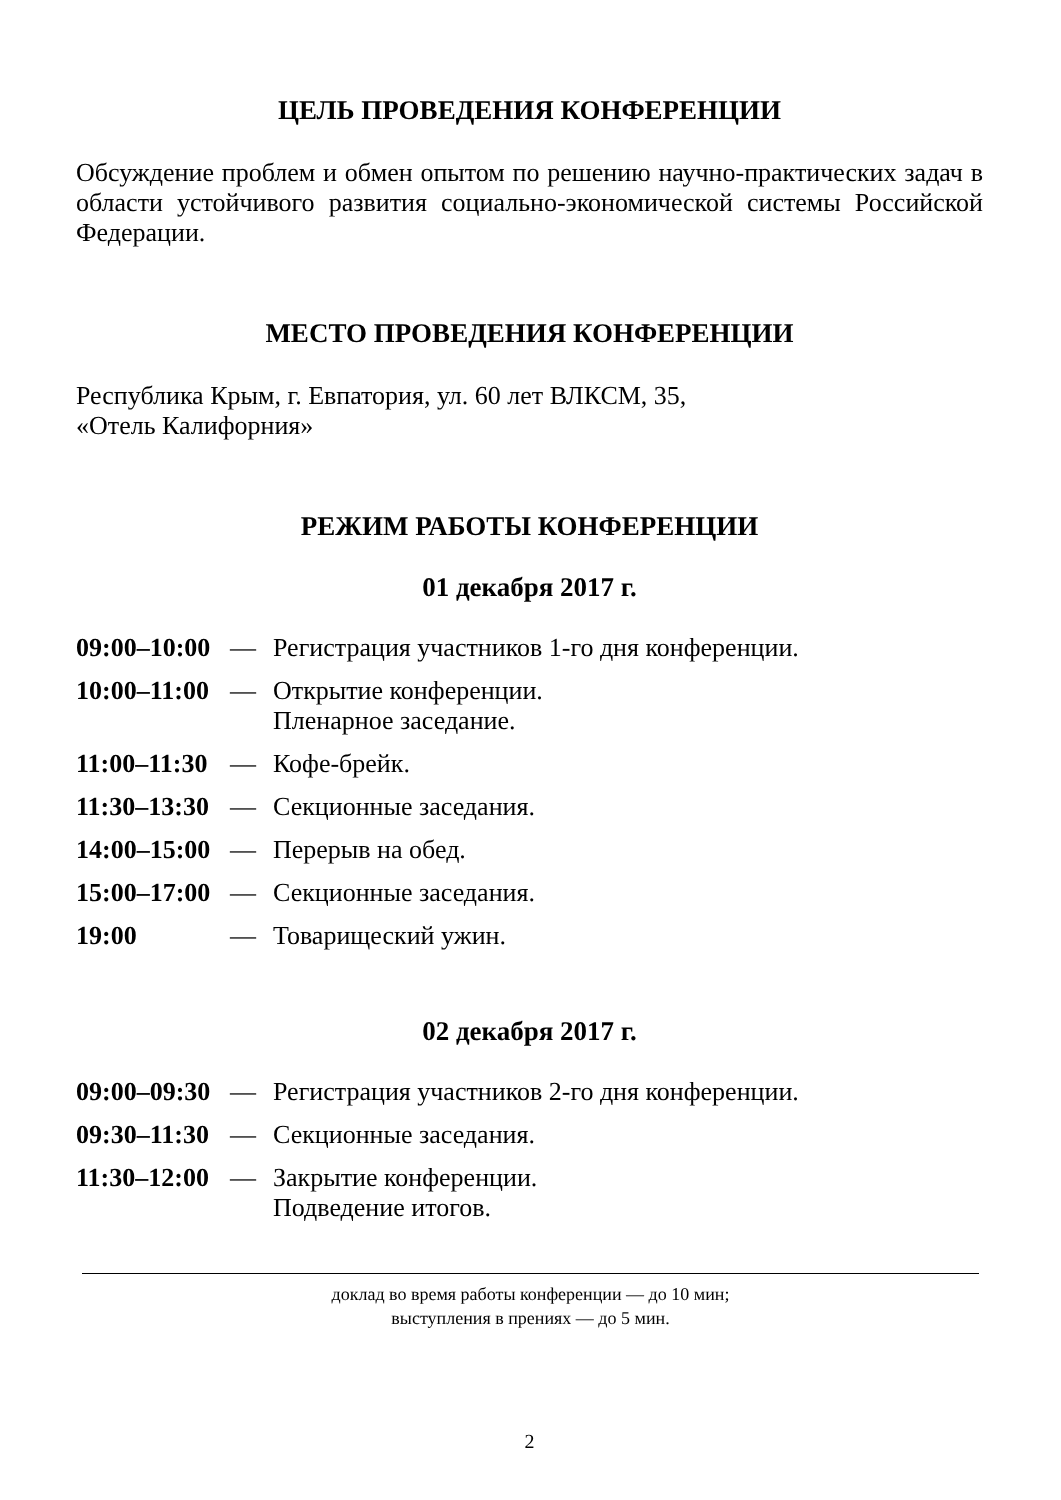ЦЕЛЬ ПРОВЕДЕНИЯ КОНФЕРЕНЦИИ
Обсуждение проблем и обмен опытом по решению научно-практических задач в области устойчивого развития социально-экономической системы Российской Федерации.
МЕСТО ПРОВЕДЕНИЯ КОНФЕРЕНЦИИ
Республика Крым, г. Евпатория, ул. 60 лет ВЛКСМ, 35,
«Отель Калифорния»
РЕЖИМ РАБОТЫ КОНФЕРЕНЦИИ
01 декабря 2017 г.
09:00–10:00 — Регистрация участников 1-го дня конференции.
10:00–11:00 — Открытие конференции.
Пленарное заседание.
11:00–11:30 — Кофе-брейк.
11:30–13:30 — Секционные заседания.
14:00–15:00 — Перерыв на обед.
15:00–17:00 — Секционные заседания.
19:00 — Товарищеский ужин.
02 декабря 2017 г.
09:00–09:30 — Регистрация участников 2-го дня конференции.
09:30–11:30 — Секционные заседания.
11:30–12:00 — Закрытие конференции.
Подведение итогов.
доклад во время работы конференции — до 10 мин;
выступления в прениях — до 5 мин.
2